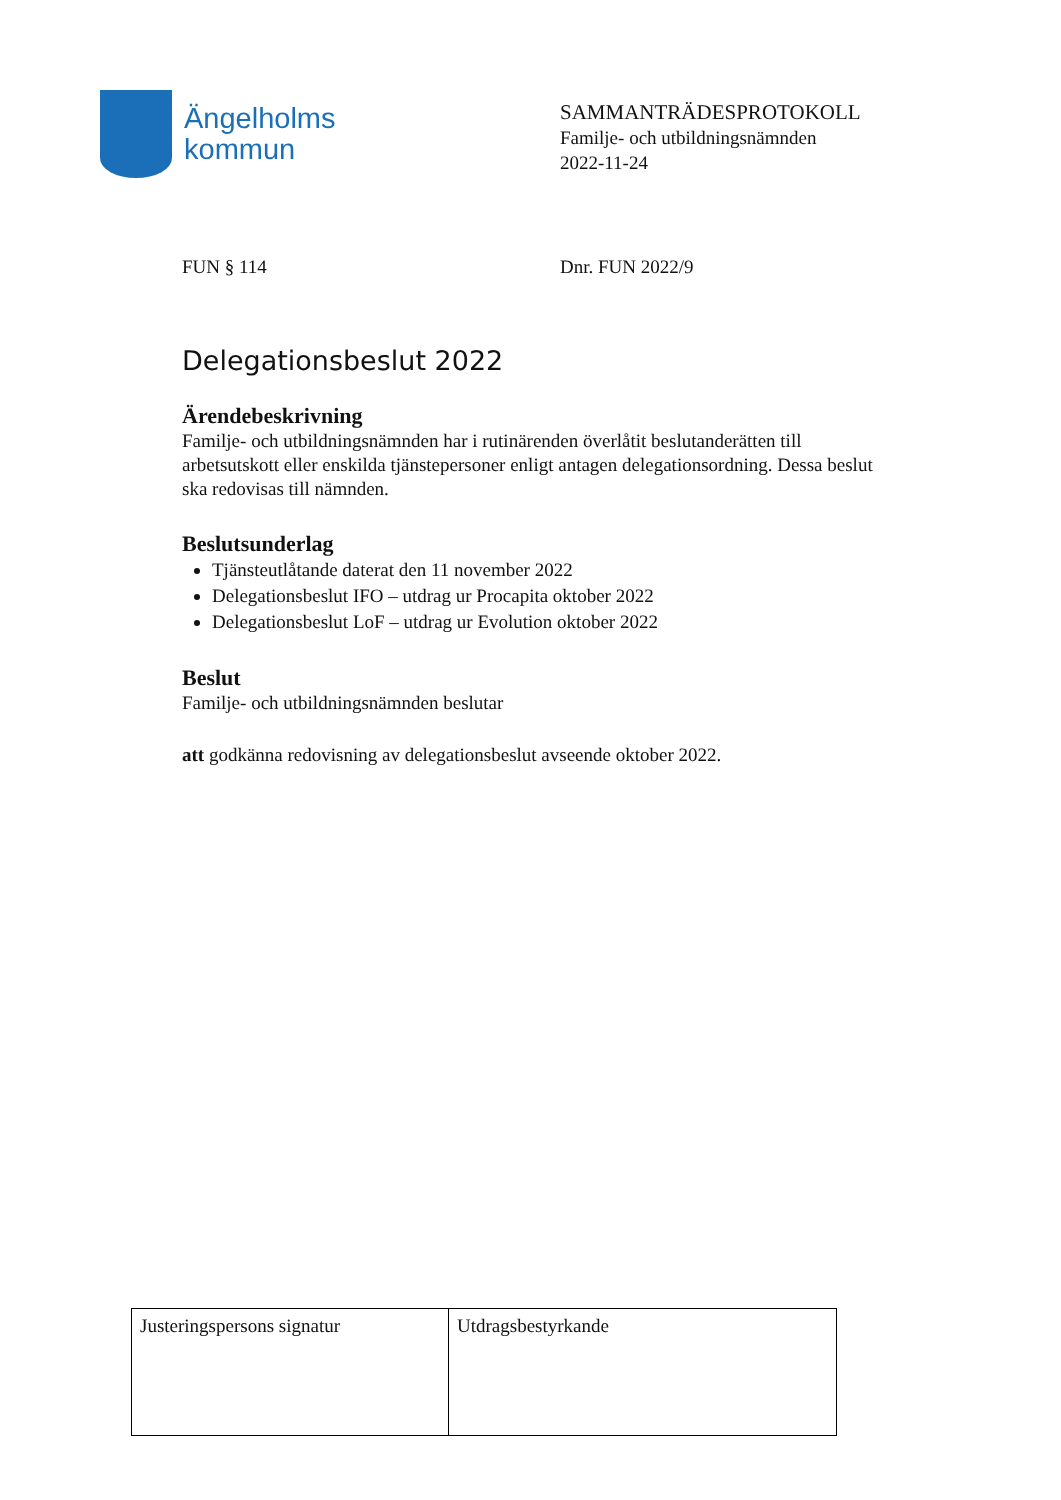Ängelholms
kommun
SAMMANTRÄDESPROTOKOLL
Familje- och utbildningsnämnden
2022-11-24
FUN § 114 Dnr. FUN 2022/9
Delegationsbeslut 2022
Ärendebeskrivning
Familje- och utbildningsnämnden har i rutinärenden överlåtit beslutanderätten till arbetsutskott eller enskilda tjänstepersoner enligt antagen delegationsordning. Dessa beslut ska redovisas till nämnden.
Beslutsunderlag
Tjänsteutlåtande daterat den 11 november 2022
Delegationsbeslut IFO – utdrag ur Procapita oktober 2022
Delegationsbeslut LoF – utdrag ur Evolution oktober 2022
Beslut
Familje- och utbildningsnämnden beslutar
att godkänna redovisning av delegationsbeslut avseende oktober 2022.
| Justeringspersons signatur | Utdragsbestyrkande |